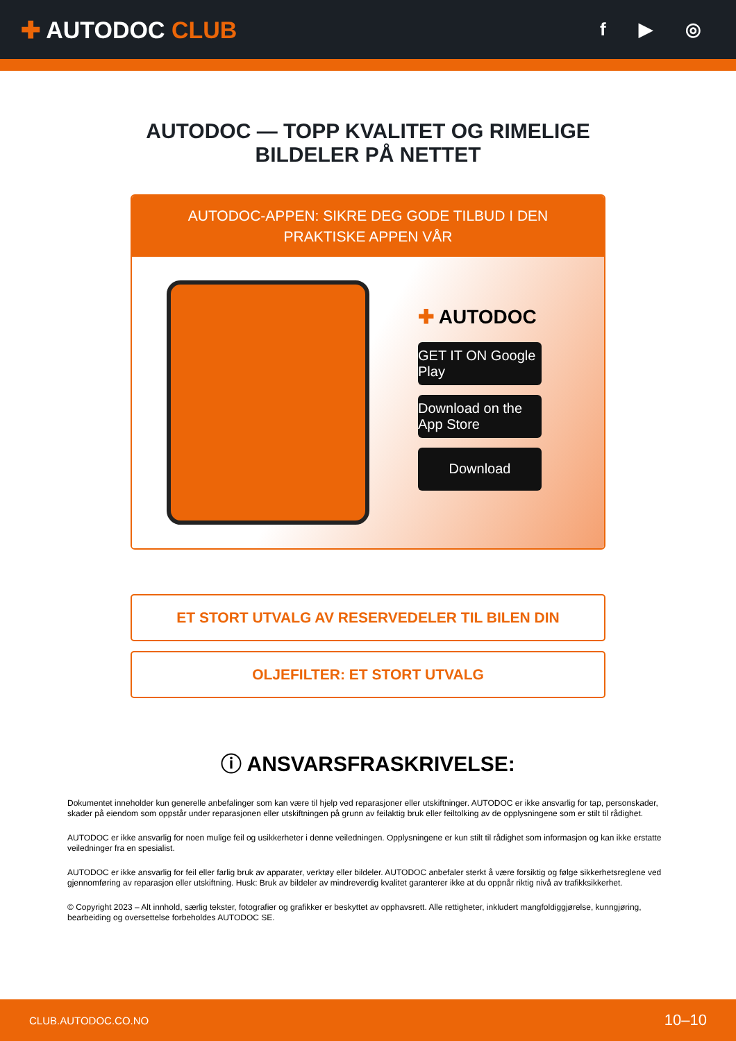✚ AUTODOC CLUB
f ▶ ◎
AUTODOC — TOPP KVALITET OG RIMELIGE BILDELER PÅ NETTET
AUTODOC-APPEN: SIKRE DEG GODE TILBUD I DEN PRAKTISKE APPEN VÅR
✚ AUTODOC
GET IT ON Google Play
Download on the App Store
Download
ET STORT UTVALG AV RESERVEDELER TIL BILEN DIN
OLJEFILTER: ET STORT UTVALG
ⓘ ANSVARSFRASKRIVELSE:
Dokumentet inneholder kun generelle anbefalinger som kan være til hjelp ved reparasjoner eller utskiftninger. AUTODOC er ikke ansvarlig for tap, personskader, skader på eiendom som oppstår under reparasjonen eller utskiftningen på grunn av feilaktig bruk eller feiltolking av de opplysningene som er stilt til rådighet.
AUTODOC er ikke ansvarlig for noen mulige feil og usikkerheter i denne veiledningen. Opplysningene er kun stilt til rådighet som informasjon og kan ikke erstatte veiledninger fra en spesialist.
AUTODOC er ikke ansvarlig for feil eller farlig bruk av apparater, verktøy eller bildeler. AUTODOC anbefaler sterkt å være forsiktig og følge sikkerhetsreglene ved gjennomføring av reparasjon eller utskiftning. Husk: Bruk av bildeler av mindreverdig kvalitet garanterer ikke at du oppnår riktig nivå av trafikksikkerhet.
© Copyright 2023 – Alt innhold, særlig tekster, fotografier og grafikker er beskyttet av opphavsrett. Alle rettigheter, inkludert mangfoldiggjørelse, kunngjøring, bearbeiding og oversettelse forbeholdes AUTODOC SE.
CLUB.AUTODOC.CO.NO 10–10